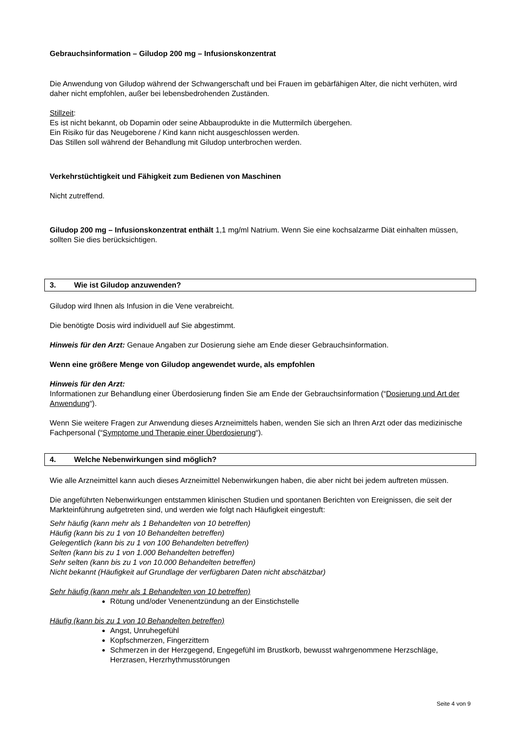Gebrauchsinformation – Giludop 200 mg – Infusionskonzentrat
Die Anwendung von Giludop während der Schwangerschaft und bei Frauen im gebärfähigen Alter, die nicht verhüten, wird daher nicht empfohlen, außer bei lebensbedrohenden Zuständen.
Stillzeit:
Es ist nicht bekannt, ob Dopamin oder seine Abbauprodukte in die Muttermilch übergehen.
Ein Risiko für das Neugeborene / Kind kann nicht ausgeschlossen werden.
Das Stillen soll während der Behandlung mit Giludop unterbrochen werden.
Verkehrstüchtigkeit und Fähigkeit zum Bedienen von Maschinen
Nicht zutreffend.
Giludop 200 mg – Infusionskonzentrat enthält 1,1 mg/ml Natrium. Wenn Sie eine kochsalzarme Diät einhalten müssen, sollten Sie dies berücksichtigen.
3. Wie ist Giludop anzuwenden?
Giludop wird Ihnen als Infusion in die Vene verabreicht.
Die benötigte Dosis wird individuell auf Sie abgestimmt.
Hinweis für den Arzt: Genaue Angaben zur Dosierung siehe am Ende dieser Gebrauchsinformation.
Wenn eine größere Menge von Giludop angewendet wurde, als empfohlen
Hinweis für den Arzt:
Informationen zur Behandlung einer Überdosierung finden Sie am Ende der Gebrauchsinformation (“Dosierung und Art der Anwendung“).
Wenn Sie weitere Fragen zur Anwendung dieses Arzneimittels haben, wenden Sie sich an Ihren Arzt oder das medizinische Fachpersonal (“Symptome und Therapie einer Überdosierung“).
4. Welche Nebenwirkungen sind möglich?
Wie alle Arzneimittel kann auch dieses Arzneimittel Nebenwirkungen haben, die aber nicht bei jedem auftreten müssen.
Die angeführten Nebenwirkungen entstammen klinischen Studien und spontanen Berichten von Ereignissen, die seit der Markteinführung aufgetreten sind, und werden wie folgt nach Häufigkeit eingestuft:
Sehr häufig (kann mehr als 1 Behandelten von 10 betreffen)
Häufig (kann bis zu 1 von 10 Behandelten betreffen)
Gelegentlich (kann bis zu 1 von 100 Behandelten betreffen)
Selten (kann bis zu 1 von 1.000 Behandelten betreffen)
Sehr selten (kann bis zu 1 von 10.000 Behandelten betreffen)
Nicht bekannt (Häufigkeit auf Grundlage der verfügbaren Daten nicht abschätzbar)
Sehr häufig (kann mehr als 1 Behandelten von 10 betreffen)
Rötung und/oder Venenentzündung an der Einstichstelle
Häufig (kann bis zu 1 von 10 Behandelten betreffen)
Angst, Unruhegefühl
Kopfschmerzen, Fingerzittern
Schmerzen in der Herzgegend, Engegefühl im Brustkorb, bewusst wahrgenommene Herzschläge, Herzrasen, Herzrhythmusstörungen
Seite 4 von 9